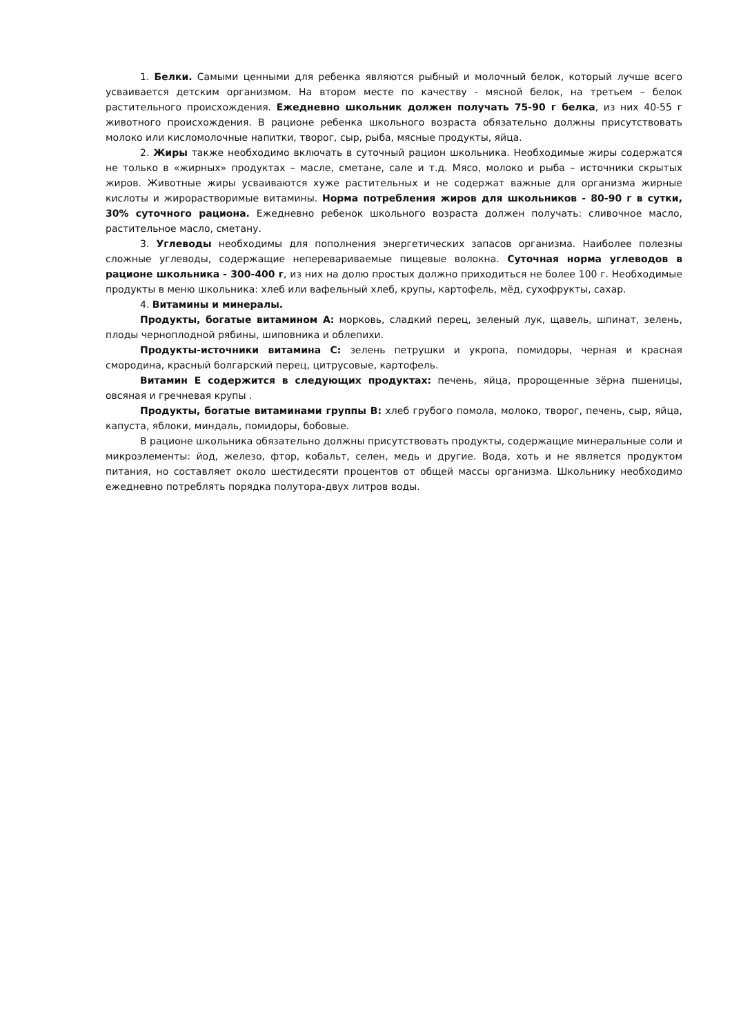1. Белки. Самыми ценными для ребенка являются рыбный и молочный белок, который лучше всего усваивается детским организмом. На втором месте по качеству - мясной белок, на третьем – белок растительного происхождения. Ежедневно школьник должен получать 75-90 г белка, из них 40-55 г животного происхождения. В рационе ребенка школьного возраста обязательно должны присутствовать молоко или кисломолочные напитки, творог, сыр, рыба, мясные продукты, яйца.
2. Жиры также необходимо включать в суточный рацион школьника. Необходимые жиры содержатся не только в «жирных» продуктах – масле, сметане, сале и т.д. Мясо, молоко и рыба – источники скрытых жиров. Животные жиры усваиваются хуже растительных и не содержат важные для организма жирные кислоты и жирорастворимые витамины. Норма потребления жиров для школьников - 80-90 г в сутки, 30% суточного рациона. Ежедневно ребенок школьного возраста должен получать: сливочное масло, растительное масло, сметану.
3. Углеводы необходимы для пополнения энергетических запасов организма. Наиболее полезны сложные углеводы, содержащие неперевариваемые пищевые волокна. Суточная норма углеводов в рационе школьника - 300-400 г, из них на долю простых должно приходиться не более 100 г. Необходимые продукты в меню школьника: хлеб или вафельный хлеб, крупы, картофель, мёд, сухофрукты, сахар.
4. Витамины и минералы.
Продукты, богатые витамином А: морковь, сладкий перец, зеленый лук, щавель, шпинат, зелень, плоды черноплодной рябины, шиповника и облепихи.
Продукты-источники витамина С: зелень петрушки и укропа, помидоры, черная и красная смородина, красный болгарский перец, цитрусовые, картофель.
Витамин Е содержится в следующих продуктах: печень, яйца, пророщенные зёрна пшеницы, овсяная и гречневая крупы .
Продукты, богатые витаминами группы В: хлеб грубого помола, молоко, творог, печень, сыр, яйца, капуста, яблоки, миндаль, помидоры, бобовые.
В рационе школьника обязательно должны присутствовать продукты, содержащие минеральные соли и микроэлементы: йод, железо, фтор, кобальт, селен, медь и другие. Вода, хоть и не является продуктом питания, но составляет около шестидесяти процентов от общей массы организма. Школьнику необходимо ежедневно потреблять порядка полутора-двух литров воды.